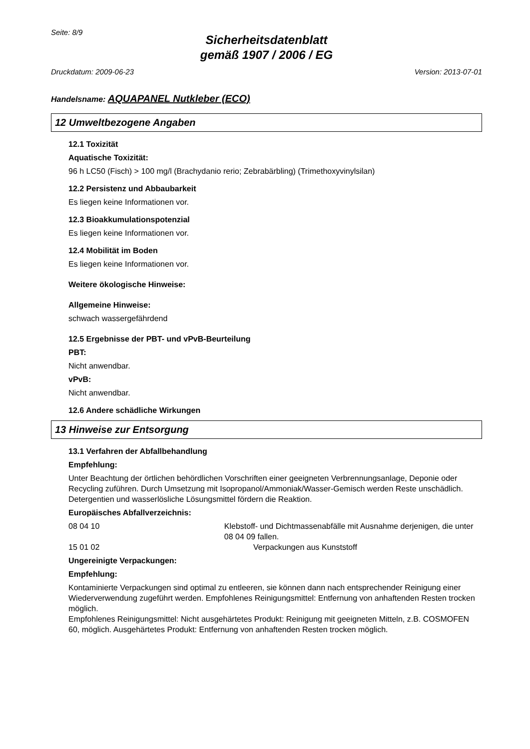Seite: 8/9
Sicherheitsdatenblatt
gemäß 1907 / 2006 / EG
Druckdatum: 2009-06-23 Version: 2013-07-01
Handelsname: AQUAPANEL Nutkleber (ECO)
12 Umweltbezogene Angaben
12.1 Toxizität
Aquatische Toxizität:
96 h LC50 (Fisch) > 100 mg/l (Brachydanio rerio; Zebrabärbling) (Trimethoxyvinylsilan)
12.2 Persistenz und Abbaubarkeit
Es liegen keine Informationen vor.
12.3 Bioakkumulationspotenzial
Es liegen keine Informationen vor.
12.4 Mobilität im Boden
Es liegen keine Informationen vor.
Weitere ökologische Hinweise:
Allgemeine Hinweise:
schwach wassergefährdend
12.5 Ergebnisse der PBT- und vPvB-Beurteilung
PBT:
Nicht anwendbar.
vPvB:
Nicht anwendbar.
12.6 Andere schädliche Wirkungen
13 Hinweise zur Entsorgung
13.1 Verfahren der Abfallbehandlung
Empfehlung:
Unter Beachtung der örtlichen behördlichen Vorschriften einer geeigneten Verbrennungsanlage, Deponie oder Recycling zuführen. Durch Umsetzung mit Isopropanol/Ammoniak/Wasser-Gemisch werden Reste unschädlich. Detergentien und wasserlösliche Lösungsmittel fördern die Reaktion.
Europäisches Abfallverzeichnis:
08 04 10 Klebstoff- und Dichtmassenabfälle mit Ausnahme derjenigen, die unter 08 04 09 fallen.
15 01 02 Verpackungen aus Kunststoff
Ungereinigte Verpackungen:
Empfehlung:
Kontaminierte Verpackungen sind optimal zu entleeren, sie können dann nach entsprechender Reinigung einer Wiederverwendung zugeführt werden. Empfohlenes Reinigungsmittel: Entfernung von anhaftenden Resten trocken möglich.
Empfohlenes Reinigungsmittel: Nicht ausgehärtetes Produkt: Reinigung mit geeigneten Mitteln, z.B. COSMOFEN 60, möglich. Ausgehärtetes Produkt: Entfernung von anhaftenden Resten trocken möglich.